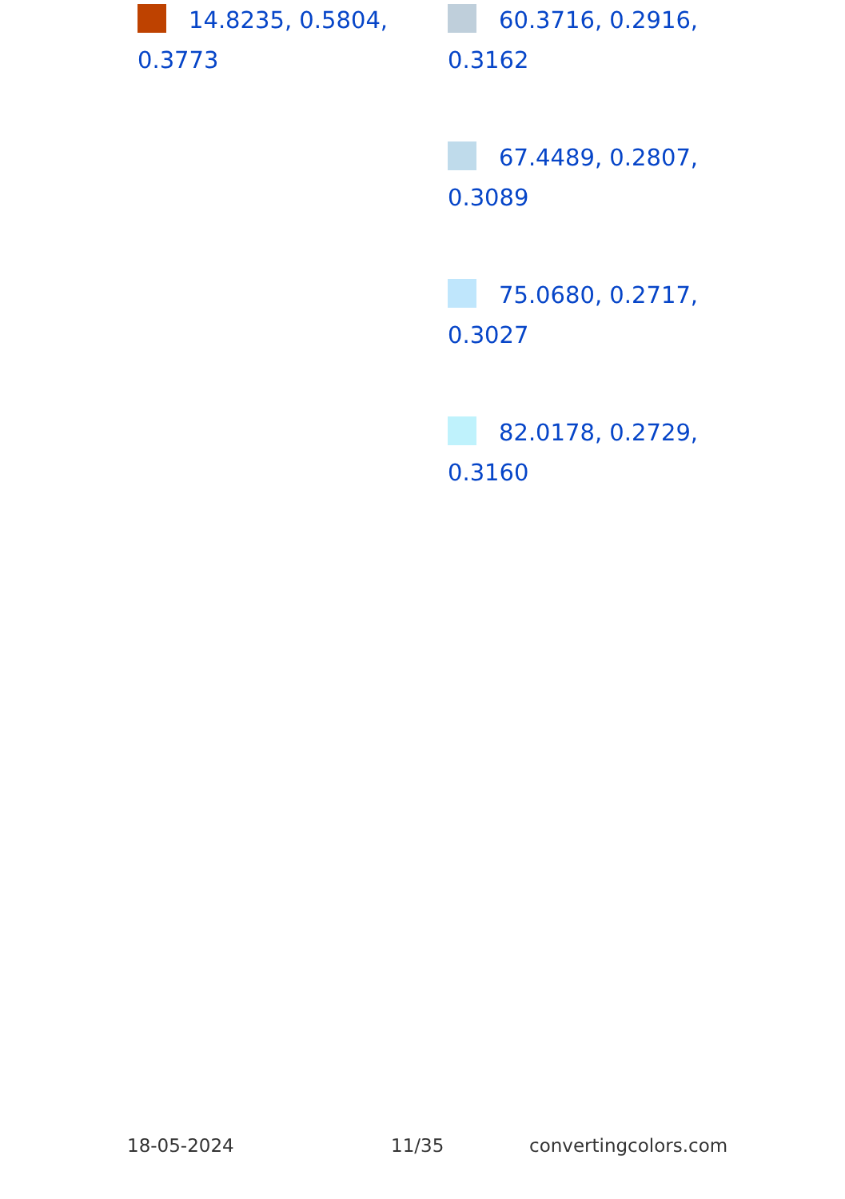14.8235, 0.5804, 0.3773
60.3716, 0.2916, 0.3162
67.4489, 0.2807, 0.3089
75.0680, 0.2717, 0.3027
82.0178, 0.2729, 0.3160
18-05-2024 11/35 convertingcolors.com